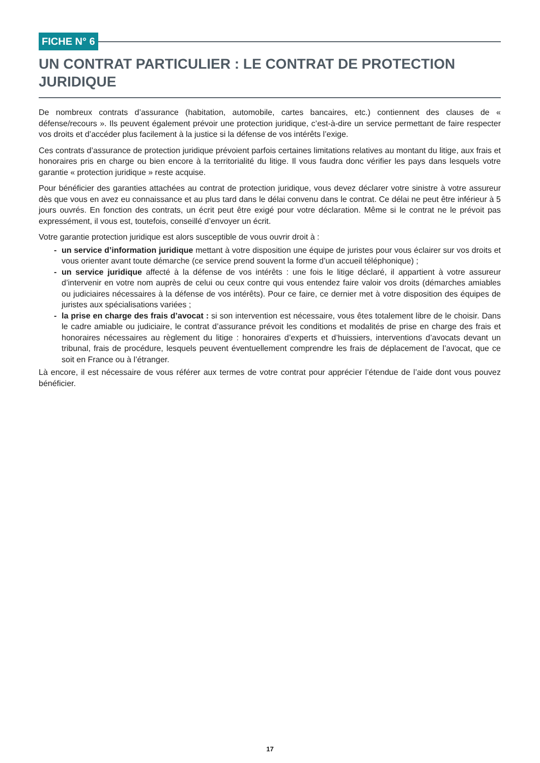FICHE N° 6
UN CONTRAT PARTICULIER : LE CONTRAT DE PROTECTION JURIDIQUE
De nombreux contrats d’assurance (habitation, automobile, cartes bancaires, etc.) contiennent des clauses de « défense/recours ». Ils peuvent également prévoir une protection juridique, c’est-à-dire un service permettant de faire respecter vos droits et d’accéder plus facilement à la justice si la défense de vos intérêts l’exige.
Ces contrats d’assurance de protection juridique prévoient parfois certaines limitations relatives au montant du litige, aux frais et honoraires pris en charge ou bien encore à la territorialité du litige. Il vous faudra donc vérifier les pays dans lesquels votre garantie « protection juridique » reste acquise.
Pour bénéficier des garanties attachées au contrat de protection juridique, vous devez déclarer votre sinistre à votre assureur dès que vous en avez eu connaissance et au plus tard dans le délai convenu dans le contrat. Ce délai ne peut être inférieur à 5 jours ouvrés. En fonction des contrats, un écrit peut être exigé pour votre déclaration. Même si le contrat ne le prévoit pas expressément, il vous est, toutefois, conseillé d’envoyer un écrit.
Votre garantie protection juridique est alors susceptible de vous ouvrir droit à :
- un service d’information juridique mettant à votre disposition une équipe de juristes pour vous éclairer sur vos droits et vous orienter avant toute démarche (ce service prend souvent la forme d’un accueil téléphonique) ;
- un service juridique affecté à la défense de vos intérêts : une fois le litige déclaré, il appartient à votre assureur d’intervenir en votre nom auprès de celui ou ceux contre qui vous entendez faire valoir vos droits (démarches amiables ou judiciaires nécessaires à la défense de vos intérêts). Pour ce faire, ce dernier met à votre disposition des équipes de juristes aux spécialisations variées ;
- la prise en charge des frais d’avocat : si son intervention est nécessaire, vous êtes totalement libre de le choisir. Dans le cadre amiable ou judiciaire, le contrat d’assurance prévoit les conditions et modalités de prise en charge des frais et honoraires nécessaires au règlement du litige : honoraires d’experts et d’huissiers, interventions d’avocats devant un tribunal, frais de procédure, lesquels peuvent éventuellement comprendre les frais de déplacement de l’avocat, que ce soit en France ou à l’étranger.
Là encore, il est nécessaire de vous référer aux termes de votre contrat pour apprécier l’étendue de l’aide dont vous pouvez bénéficier.
17